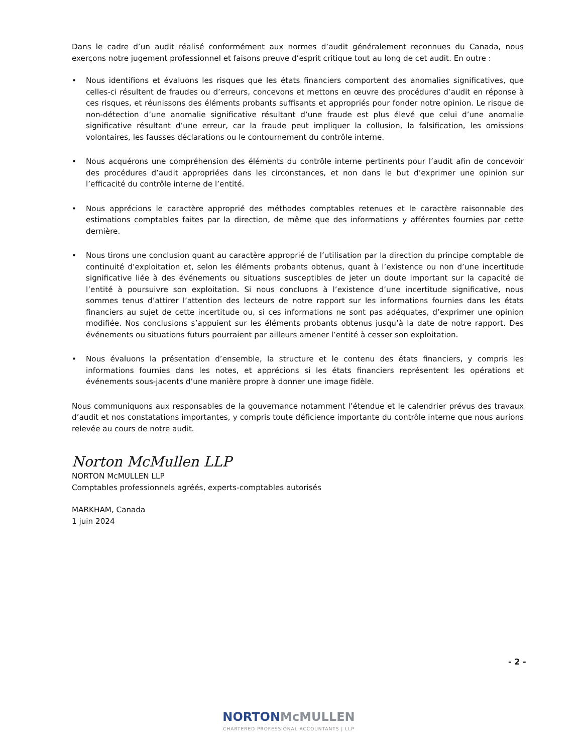Dans le cadre d’un audit réalisé conformément aux normes d’audit généralement reconnues du Canada, nous exerçons notre jugement professionnel et faisons preuve d’esprit critique tout au long de cet audit. En outre :
• Nous identifions et évaluons les risques que les états financiers comportent des anomalies significatives, que celles-ci résultent de fraudes ou d’erreurs, concevons et mettons en œuvre des procédures d’audit en réponse à ces risques, et réunissons des éléments probants suffisants et appropriés pour fonder notre opinion. Le risque de non-détection d’une anomalie significative résultant d’une fraude est plus élevé que celui d’une anomalie significative résultant d’une erreur, car la fraude peut impliquer la collusion, la falsification, les omissions volontaires, les fausses déclarations ou le contournement du contrôle interne.
• Nous acquérons une compréhension des éléments du contrôle interne pertinents pour l’audit afin de concevoir des procédures d’audit appropriées dans les circonstances, et non dans le but d’exprimer une opinion sur l’efficacité du contrôle interne de l’entité.
• Nous apprécions le caractère approprié des méthodes comptables retenues et le caractère raisonnable des estimations comptables faites par la direction, de même que des informations y afférentes fournies par cette dernière.
• Nous tirons une conclusion quant au caractère approprié de l’utilisation par la direction du principe comptable de continuité d’exploitation et, selon les éléments probants obtenus, quant à l’existence ou non d’une incertitude significative liée à des événements ou situations susceptibles de jeter un doute important sur la capacité de l’entité à poursuivre son exploitation. Si nous concluons à l’existence d’une incertitude significative, nous sommes tenus d’attirer l’attention des lecteurs de notre rapport sur les informations fournies dans les états financiers au sujet de cette incertitude ou, si ces informations ne sont pas adéquates, d’exprimer une opinion modifiée. Nos conclusions s’appuient sur les éléments probants obtenus jusqu’à la date de notre rapport. Des événements ou situations futurs pourraient par ailleurs amener l’entité à cesser son exploitation.
• Nous évaluons la présentation d’ensemble, la structure et le contenu des états financiers, y compris les informations fournies dans les notes, et apprécions si les états financiers représentent les opérations et événements sous-jacents d’une manière propre à donner une image fidèle.
Nous communiquons aux responsables de la gouvernance notamment l’étendue et le calendrier prévus des travaux d’audit et nos constatations importantes, y compris toute déficience importante du contrôle interne que nous aurions relevée au cours de notre audit.
Norton McMullen LLP
NORTON McMULLEN LLP
Comptables professionnels agréés, experts-comptables autorisés
MARKHAM, Canada
1 juin 2024
- 2 -
NORTON McMULLEN
CHARTERED PROFESSIONAL ACCOUNTANTS | LLP